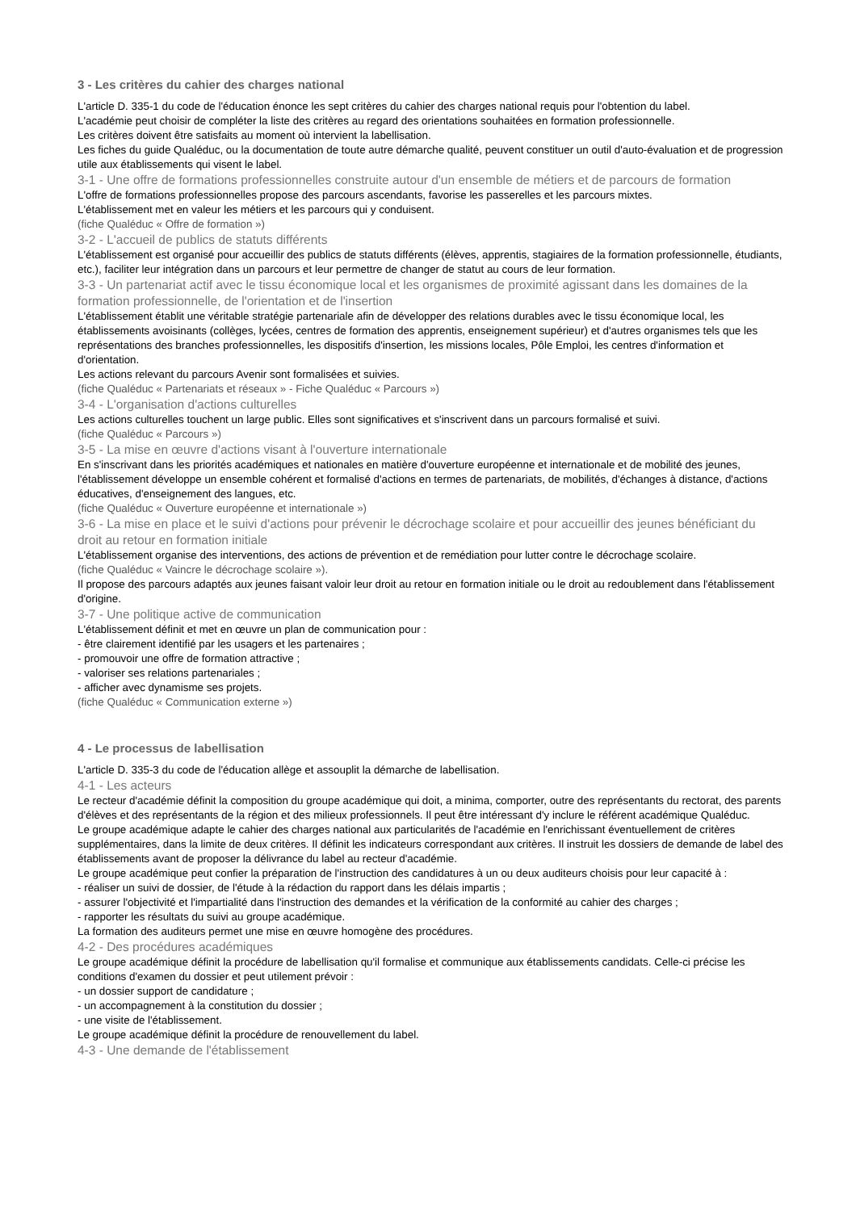3 - Les critères du cahier des charges national
L'article D. 335-1 du code de l'éducation énonce les sept critères du cahier des charges national requis pour l'obtention du label.
L'académie peut choisir de compléter la liste des critères au regard des orientations souhaitées en formation professionnelle.
Les critères doivent être satisfaits au moment où intervient la labellisation.
Les fiches du guide Qualéduc, ou la documentation de toute autre démarche qualité, peuvent constituer un outil d'auto-évaluation et de progression utile aux établissements qui visent le label.
3-1 - Une offre de formations professionnelles construite autour d'un ensemble de métiers et de parcours de formation
L'offre de formations professionnelles propose des parcours ascendants, favorise les passerelles et les parcours mixtes.
L'établissement met en valeur les métiers et les parcours qui y conduisent.
(fiche Qualéduc « Offre de formation »)
3-2 - L'accueil de publics de statuts différents
L'établissement est organisé pour accueillir des publics de statuts différents (élèves, apprentis, stagiaires de la formation professionnelle, étudiants, etc.), faciliter leur intégration dans un parcours et leur permettre de changer de statut au cours de leur formation.
3-3 - Un partenariat actif avec le tissu économique local et les organismes de proximité agissant dans les domaines de la formation professionnelle, de l'orientation et de l'insertion
L'établissement établit une véritable stratégie partenariale afin de développer des relations durables avec le tissu économique local, les établissements avoisinants (collèges, lycées, centres de formation des apprentis, enseignement supérieur) et d'autres organismes tels que les représentations des branches professionnelles, les dispositifs d'insertion, les missions locales, Pôle Emploi, les centres d'information et d'orientation.
Les actions relevant du parcours Avenir sont formalisées et suivies.
(fiche Qualéduc « Partenariats et réseaux » - Fiche Qualéduc « Parcours »)
3-4 - L'organisation d'actions culturelles
Les actions culturelles touchent un large public. Elles sont significatives et s'inscrivent dans un parcours formalisé et suivi.
(fiche Qualéduc « Parcours »)
3-5 - La mise en œuvre d'actions visant à l'ouverture internationale
En s'inscrivant dans les priorités académiques et nationales en matière d'ouverture européenne et internationale et de mobilité des jeunes, l'établissement développe un ensemble cohérent et formalisé d'actions en termes de partenariats, de mobilités, d'échanges à distance, d'actions éducatives, d'enseignement des langues, etc.
(fiche Qualéduc « Ouverture européenne et internationale »)
3-6 - La mise en place et le suivi d'actions pour prévenir le décrochage scolaire et pour accueillir des jeunes bénéficiant du droit au retour en formation initiale
L'établissement organise des interventions, des actions de prévention et de remédiation pour lutter contre le décrochage scolaire.
(fiche Qualéduc « Vaincre le décrochage scolaire »).
Il propose des parcours adaptés aux jeunes faisant valoir leur droit au retour en formation initiale ou le droit au redoublement dans l'établissement d'origine.
3-7 - Une politique active de communication
L'établissement définit et met en œuvre un plan de communication pour :
- être clairement identifié par les usagers et les partenaires ;
- promouvoir une offre de formation attractive ;
- valoriser ses relations partenariales ;
- afficher avec dynamisme ses projets.
(fiche Qualéduc « Communication externe »)
4 - Le processus de labellisation
L'article D. 335-3 du code de l'éducation allège et assouplit la démarche de labellisation.
4-1 - Les acteurs
Le recteur d'académie définit la composition du groupe académique qui doit, a minima, comporter, outre des représentants du rectorat, des parents d'élèves et des représentants de la région et des milieux professionnels. Il peut être intéressant d'y inclure le référent académique Qualéduc.
Le groupe académique adapte le cahier des charges national aux particularités de l'académie en l'enrichissant éventuellement de critères supplémentaires, dans la limite de deux critères. Il définit les indicateurs correspondant aux critères. Il instruit les dossiers de demande de label des établissements avant de proposer la délivrance du label au recteur d'académie.
Le groupe académique peut confier la préparation de l'instruction des candidatures à un ou deux auditeurs choisis pour leur capacité à :
- réaliser un suivi de dossier, de l'étude à la rédaction du rapport dans les délais impartis ;
- assurer l'objectivité et l'impartialité dans l'instruction des demandes et la vérification de la conformité au cahier des charges ;
- rapporter les résultats du suivi au groupe académique.
La formation des auditeurs permet une mise en œuvre homogène des procédures.
4-2 - Des procédures académiques
Le groupe académique définit la procédure de labellisation qu'il formalise et communique aux établissements candidats. Celle-ci précise les conditions d'examen du dossier et peut utilement prévoir :
- un dossier support de candidature ;
- un accompagnement à la constitution du dossier ;
- une visite de l'établissement.
Le groupe académique définit la procédure de renouvellement du label.
4-3 - Une demande de l'établissement